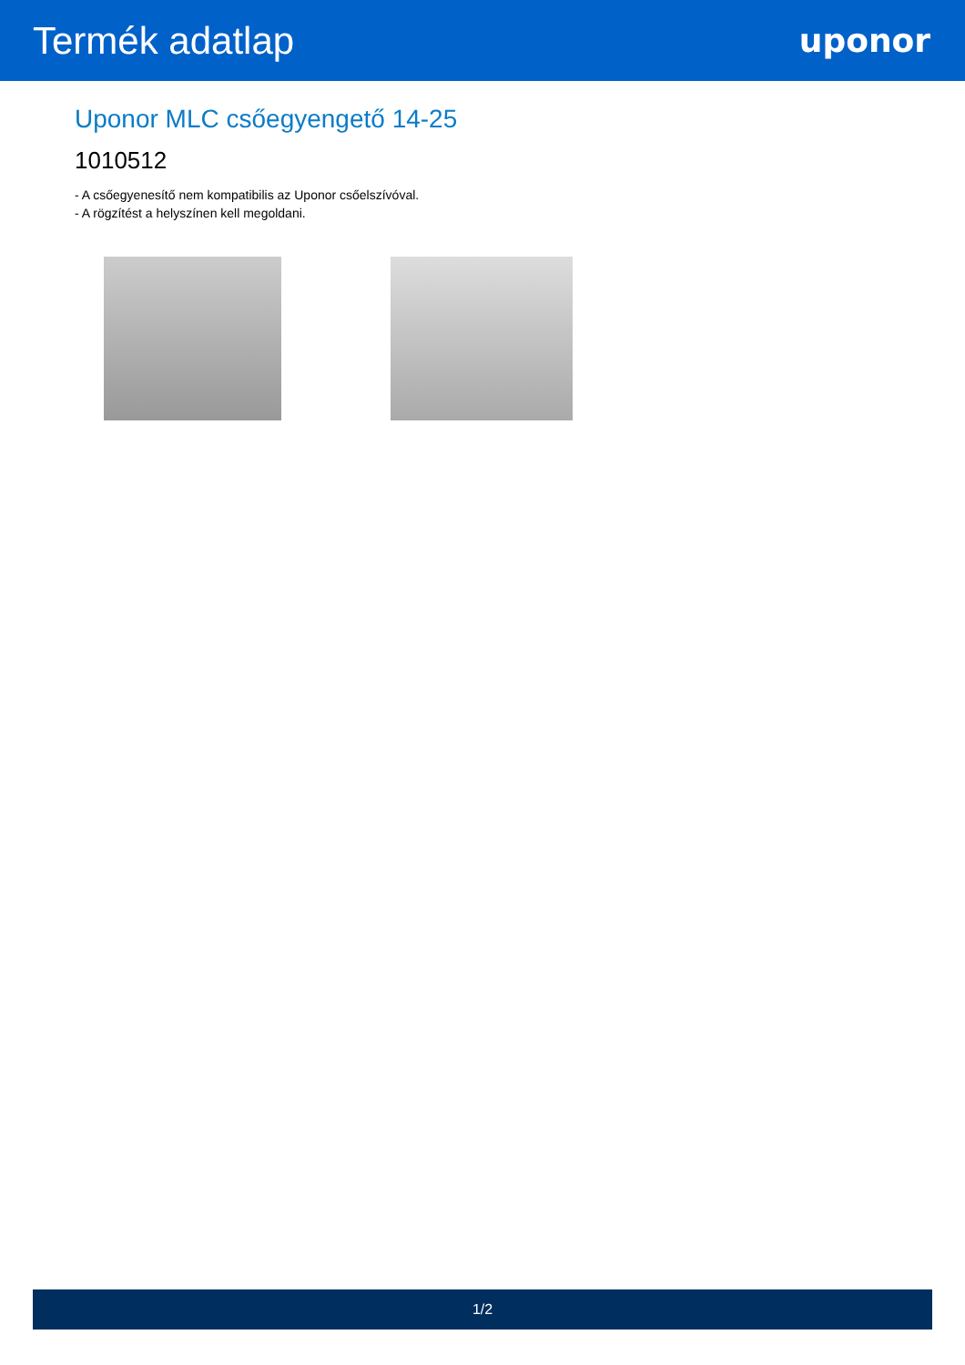Termék adatlap
uponor
Uponor MLC csőegyengető 14-25
1010512
- A csőegyenesítő nem kompatibilis az Uponor csőelszívóval.
- A rögzítést a helyszínen kell megoldani.
1/2